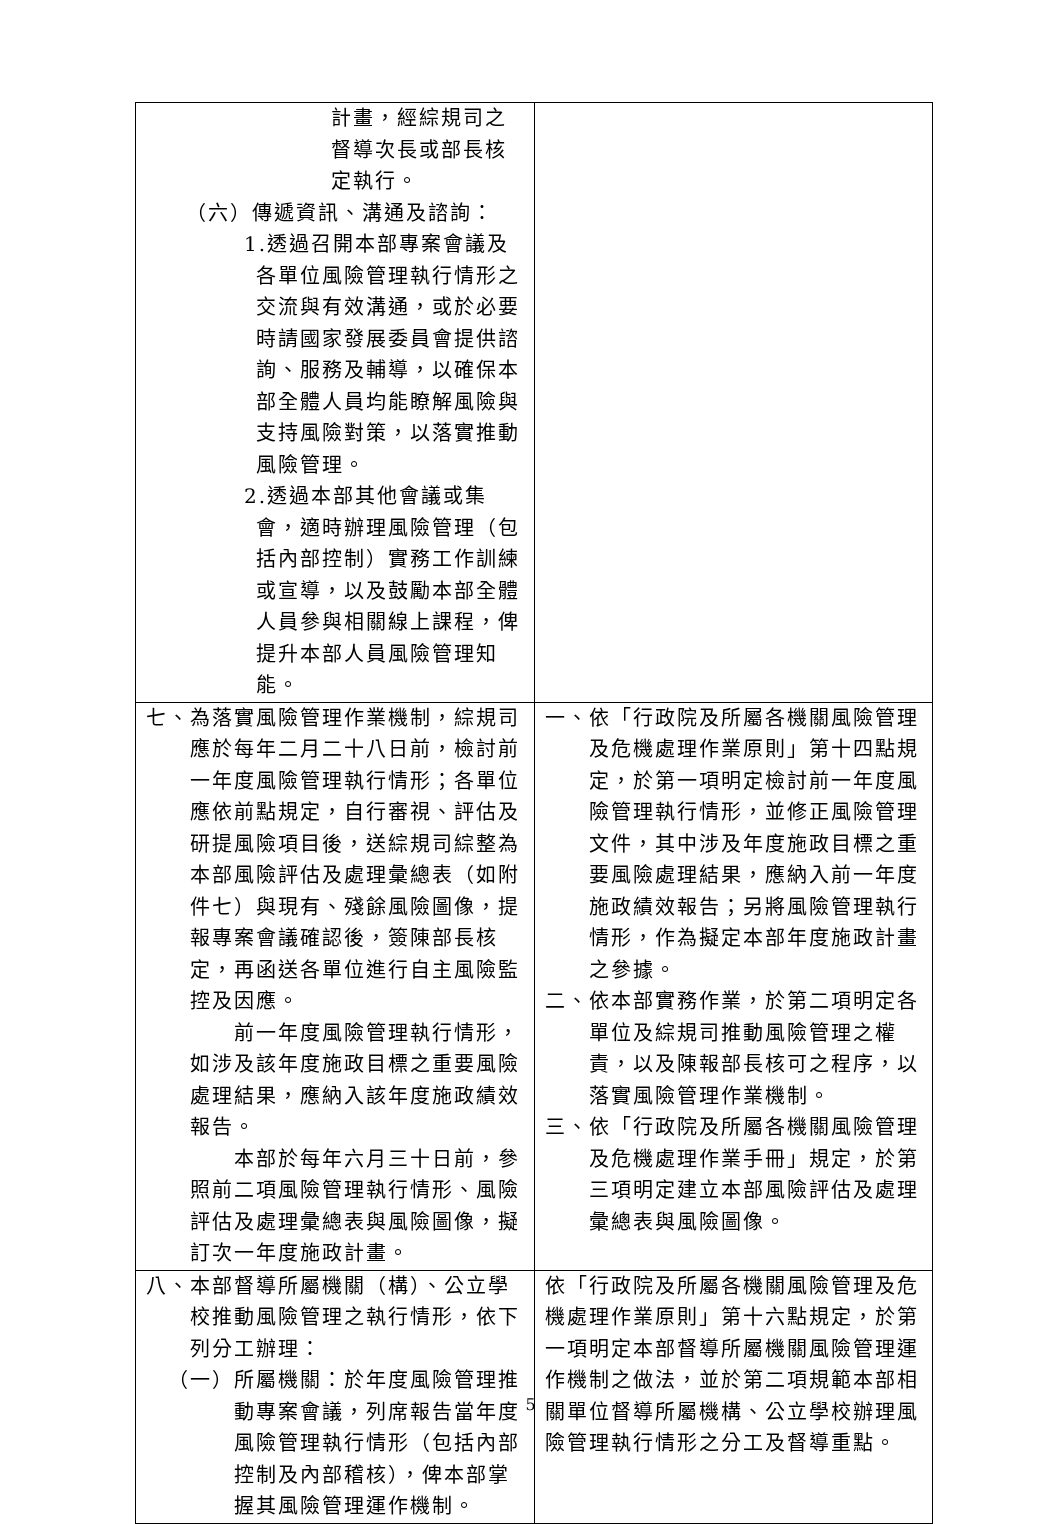| 計畫，經綜規司之督導次長或部長核定執行。 （六）傳遞資訊、溝通及諮詢： 1.透過召開本部專案會議及各單位風險管理執行情形之交流與有效溝通，或於必要時請國家發展委員會提供諮詢、服務及輔導，以確保本部全體人員均能瞭解風險與支持風險對策，以落實推動風險管理。 2.透過本部其他會議或集會，適時辦理風險管理（包括內部控制）實務工作訓練或宣導，以及鼓勵本部全體人員參與相關線上課程，俾提升本部人員風險管理知能。 | |
| 七、為落實風險管理作業機制，綜規司應於每年二月二十八日前，檢討前一年度風險管理執行情形；各單位應依前點規定，自行審視、評估及研提風險項目後，送綜規司綜整為本部風險評估及處理彙總表（如附件七）與現有、殘餘風險圖像，提報專案會議確認後，簽陳部長核定，再函送各單位進行自主風險監控及因應。 前一年度風險管理執行情形，如涉及該年度施政目標之重要風險處理結果，應納入該年度施政績效報告。 本部於每年六月三十日前，參照前二項風險管理執行情形、風險評估及處理彙總表與風險圖像，擬訂次一年度施政計畫。 | 一、依「行政院及所屬各機關風險管理及危機處理作業原則」第十四點規定，於第一項明定檢討前一年度風險管理執行情形，並修正風險管理文件，其中涉及年度施政目標之重要風險處理結果，應納入前一年度施政績效報告；另將風險管理執行情形，作為擬定本部年度施政計畫之參據。 二、依本部實務作業，於第二項明定各單位及綜規司推動風險管理之權責，以及陳報部長核可之程序，以落實風險管理作業機制。 三、依「行政院及所屬各機關風險管理及危機處理作業手冊」規定，於第三項明定建立本部風險評估及處理彙總表與風險圖像。 |
| 八、本部督導所屬機關（構）、公立學校推動風險管理之執行情形，依下列分工辦理： （一）所屬機關：於年度風險管理推動專案會議，列席報告當年度風險管理執行情形（包括內部控制及內部稽核），俾本部掌握其風險管理運作機制。 | 依「行政院及所屬各機關風險管理及危機處理作業原則」第十六點規定，於第一項明定本部督導所屬機關風險管理運作機制之做法，並於第二項規範本部相關單位督導所屬機構、公立學校辦理風險管理執行情形之分工及督導重點。 |
5